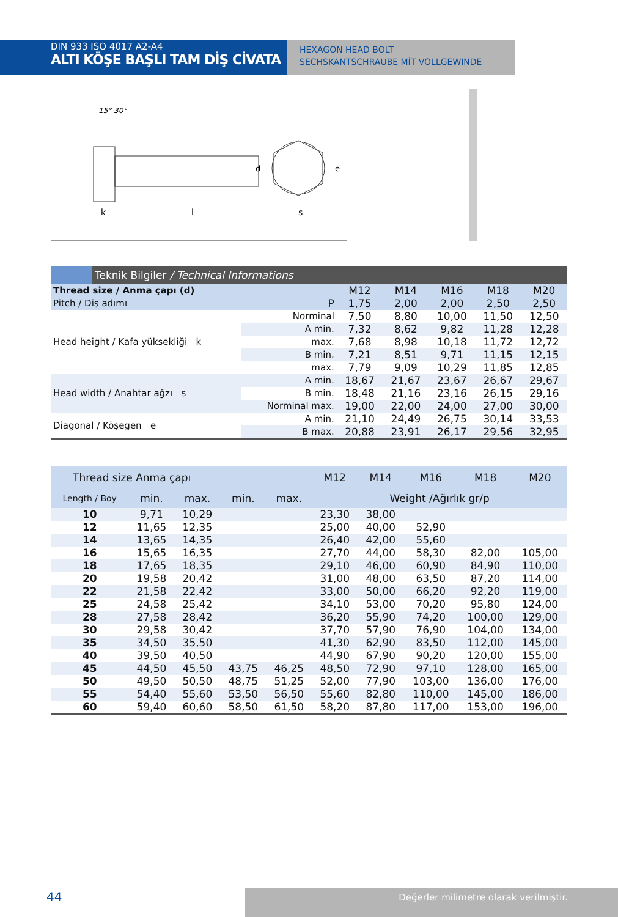DIN 933 ISO 4017 A2-A4
ALTI KÖŞE BAŞLI TAM DİŞ CİVATA
HEXAGON HEAD BOLT
SECHSKANTSCHRAUBE MİT VOLLGEWINDE
15° 30°
k
l
d
s
e
| | Teknik Bilgiler / Technical Informations | | | | | | |
| Thread size / Anma çapı (d) | | | M12 | M14 | M16 | M18 | M20 |
| Pitch / Diş adımı | | P | 1,75 | 2,00 | 2,00 | 2,50 | 2,50 |
| Head height / Kafa yüksekliği k | | Norminal | 7,50 | 8,80 | 10,00 | 11,50 | 12,50 |
| | | A min. | 7,32 | 8,62 | 9,82 | 11,28 | 12,28 |
| | | max. | 7,68 | 8,98 | 10,18 | 11,72 | 12,72 |
| | | B min. | 7,21 | 8,51 | 9,71 | 11,15 | 12,15 |
| | | max. | 7,79 | 9,09 | 10,29 | 11,85 | 12,85 |
| Head width / Anahtar ağzı s | | A min. | 18,67 | 21,67 | 23,67 | 26,67 | 29,67 |
| | | B min. | 18,48 | 21,16 | 23,16 | 26,15 | 29,16 |
| | | Norminal max. | 19,00 | 22,00 | 24,00 | 27,00 | 30,00 |
| Diagonal / Köşegen e | | A min. | 21,10 | 24,49 | 26,75 | 30,14 | 33,53 |
| | | B max. | 20,88 | 23,91 | 26,17 | 29,56 | 32,95 |
| Thread size Anma çapı | | | | | M12 | M14 | M16 | M18 | M20 |
| Length / Boy | min. | max. | min. | max. | Weight /Ağırlık gr/p | | | | |
| 10 | 9,71 | 10,29 | | | 23,30 | 38,00 | | | |
| 12 | 11,65 | 12,35 | | | 25,00 | 40,00 | 52,90 | | |
| 14 | 13,65 | 14,35 | | | 26,40 | 42,00 | 55,60 | | |
| 16 | 15,65 | 16,35 | | | 27,70 | 44,00 | 58,30 | 82,00 | 105,00 |
| 18 | 17,65 | 18,35 | | | 29,10 | 46,00 | 60,90 | 84,90 | 110,00 |
| 20 | 19,58 | 20,42 | | | 31,00 | 48,00 | 63,50 | 87,20 | 114,00 |
| 22 | 21,58 | 22,42 | | | 33,00 | 50,00 | 66,20 | 92,20 | 119,00 |
| 25 | 24,58 | 25,42 | | | 34,10 | 53,00 | 70,20 | 95,80 | 124,00 |
| 28 | 27,58 | 28,42 | | | 36,20 | 55,90 | 74,20 | 100,00 | 129,00 |
| 30 | 29,58 | 30,42 | | | 37,70 | 57,90 | 76,90 | 104,00 | 134,00 |
| 35 | 34,50 | 35,50 | | | 41,30 | 62,90 | 83,50 | 112,00 | 145,00 |
| 40 | 39,50 | 40,50 | | | 44,90 | 67,90 | 90,20 | 120,00 | 155,00 |
| 45 | 44,50 | 45,50 | 43,75 | 46,25 | 48,50 | 72,90 | 97,10 | 128,00 | 165,00 |
| 50 | 49,50 | 50,50 | 48,75 | 51,25 | 52,00 | 77,90 | 103,00 | 136,00 | 176,00 |
| 55 | 54,40 | 55,60 | 53,50 | 56,50 | 55,60 | 82,80 | 110,00 | 145,00 | 186,00 |
| 60 | 59,40 | 60,60 | 58,50 | 61,50 | 58,20 | 87,80 | 117,00 | 153,00 | 196,00 |
44 Değerler milimetre olarak verilmiştir.